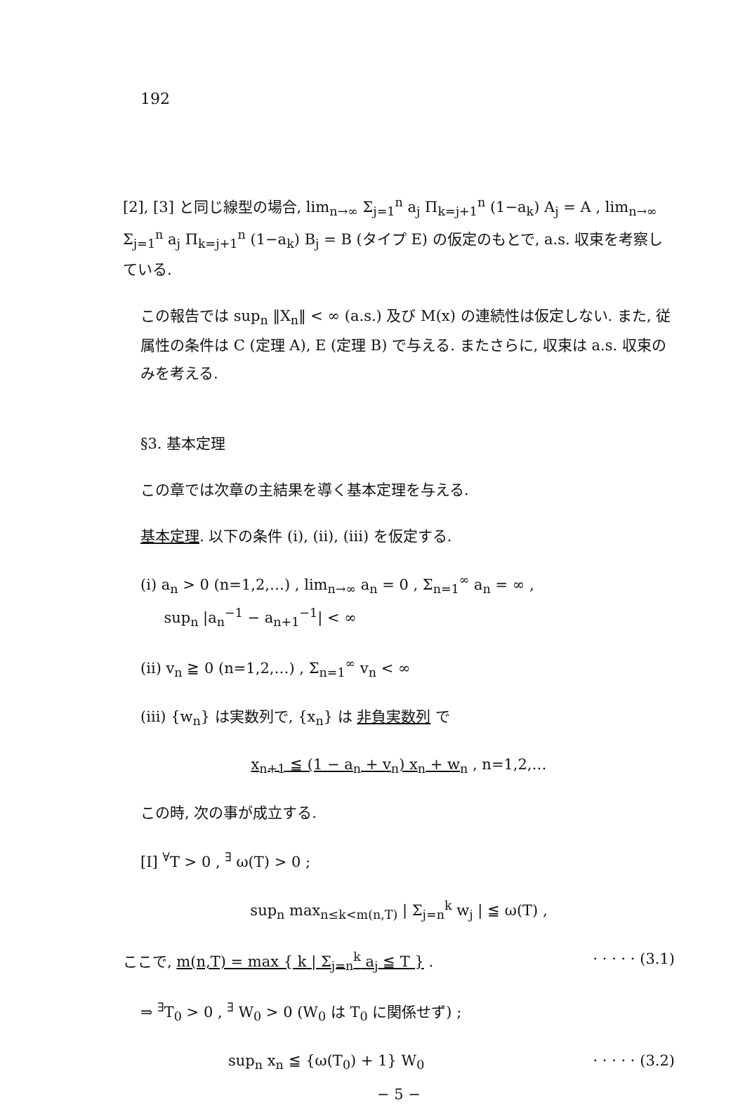192
[2], [3] と同じ線型の場合, lim<sub>n→∞</sub> Σ<sub>j=1</sub><sup>n</sup> a<sub>j</sub> Π<sub>k=j+1</sub><sup>n</sup> (1−a<sub>k</sub>) A<sub>j</sub> = A , lim<sub>n→∞</sub> Σ<sub>j=1</sub><sup>n</sup> a<sub>j</sub> Π<sub>k=j+1</sub><sup>n</sup> (1−a<sub>k</sub>) B<sub>j</sub> = B (タイプ E) の仮定のもとで, a.s. 収束を考察している.
この報告では sup<sub>n</sub> ‖X<sub>n</sub>‖ < ∞ (a.s.) 及び M(x) の連続性は仮定しない. また, 従属性の条件は C (定理 A), E (定理 B) で与える. またさらに, 収束は a.s. 収束のみを考える.
§3. 基本定理
この章では次章の主結果を導く基本定理を与える.
基本定理. 以下の条件 (i), (ii), (iii) を仮定する.
(i) a<sub>n</sub> > 0 (n=1,2,…) , lim<sub>n→∞</sub> a<sub>n</sub> = 0 , Σ<sub>n=1</sub><sup>∞</sup> a<sub>n</sub> = ∞ ,
sup<sub>n</sub> |a<sub>n</sub><sup>−1</sup> − a<sub>n+1</sub><sup>−1</sup>| < ∞
(ii) v<sub>n</sub> ≧ 0 (n=1,2,…) , Σ<sub>n=1</sub><sup>∞</sup> v<sub>n</sub> < ∞
(iii) {w<sub>n</sub>} は実数列で, {x<sub>n</sub>} は 非負実数列 で
x<sub>n+1</sub> ≦ (1 − a<sub>n</sub> + v<sub>n</sub>) x<sub>n</sub> + w<sub>n</sub> , n=1,2,…
この時, 次の事が成立する.
[I] <sup>∀</sup>T > 0 , <sup>∃</sup> ω(T) > 0 ;
sup<sub>n</sub> max<sub>n≤k<m(n,T)</sub> | Σ<sub>j=n</sub><sup>k</sup> w<sub>j</sub> | ≦ ω(T) ,
ここで, m(n,T) = max { k | Σ<sub>j=n</sub><sup>k</sup> a<sub>j</sub> ≦ T } . · · · · · (3.1)
⇒ <sup>∃</sup>T<sub>0</sub> > 0 , <sup>∃</sup> W<sub>0</sub> > 0 (W<sub>0</sub> は T<sub>0</sub> に関係せず) ;
sup<sub>n</sub> x<sub>n</sub> ≦ {ω(T<sub>0</sub>) + 1} W<sub>0</sub> · · · · · (3.2)
− 5 −